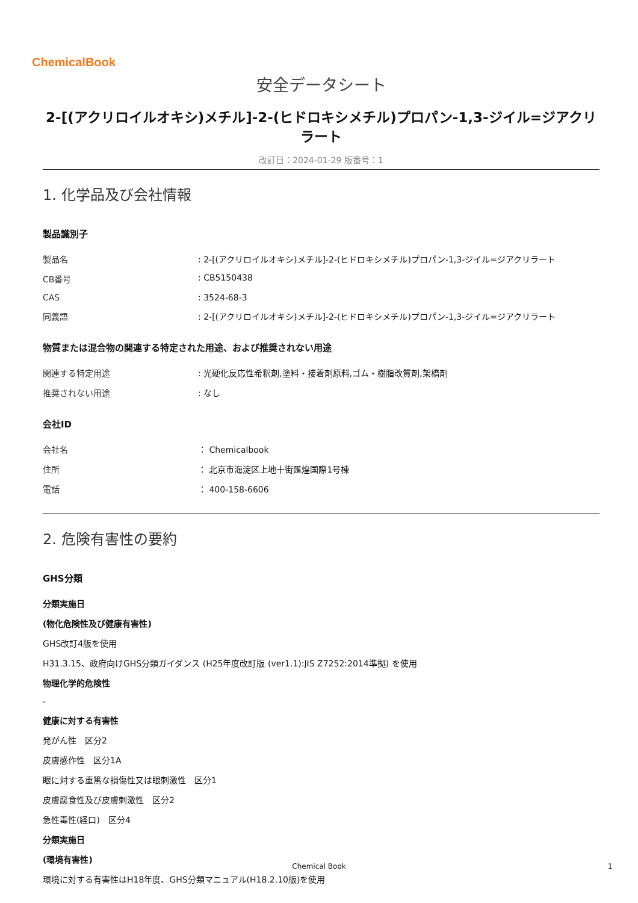ChemicalBook
安全データシート
2-[(アクリロイルオキシ)メチル]-2-(ヒドロキシメチル)プロパン-1,3-ジイル=ジアクリラート
改訂日：2024-01-29 版番号：1
1. 化学品及び会社情報
製品識別子
| 製品名 | : 2-[(アクリロイルオキシ)メチル]-2-(ヒドロキシメチル)プロパン-1,3-ジイル=ジアクリラート |
| CB番号 | : CB5150438 |
| CAS | : 3524-68-3 |
| 同義語 | : 2-[(アクリロイルオキシ)メチル]-2-(ヒドロキシメチル)プロパン-1,3-ジイル=ジアクリラート |
物質または混合物の関連する特定された用途、および推奨されない用途
| 関連する特定用途 | : 光硬化反応性希釈剤,塗料・接着剤原料,ゴム・樹脂改質剤,架橋剤 |
| 推奨されない用途 | : なし |
会社ID
| 会社名 | ： Chemicalbook |
| 住所 | ： 北京市海淀区上地十街匯煌国際1号棟 |
| 電話 | ： 400-158-6606 |
2. 危険有害性の要約
GHS分類
分類実施日
(物化危険性及び健康有害性)
GHS改訂4版を使用
H31.3.15、政府向けGHS分類ガイダンス (H25年度改訂版 (ver1.1):JIS Z7252:2014準拠) を使用
物理化学的危険性
-
健康に対する有害性
発がん性　区分2
皮膚感作性　区分1A
眼に対する重篤な損傷性又は眼刺激性　区分1
皮膚腐食性及び皮膚刺激性　区分2
急性毒性(経口)　区分4
分類実施日
(環境有害性)
環境に対する有害性はH18年度、GHS分類マニュアル(H18.2.10版)を使用
Chemical Book 1